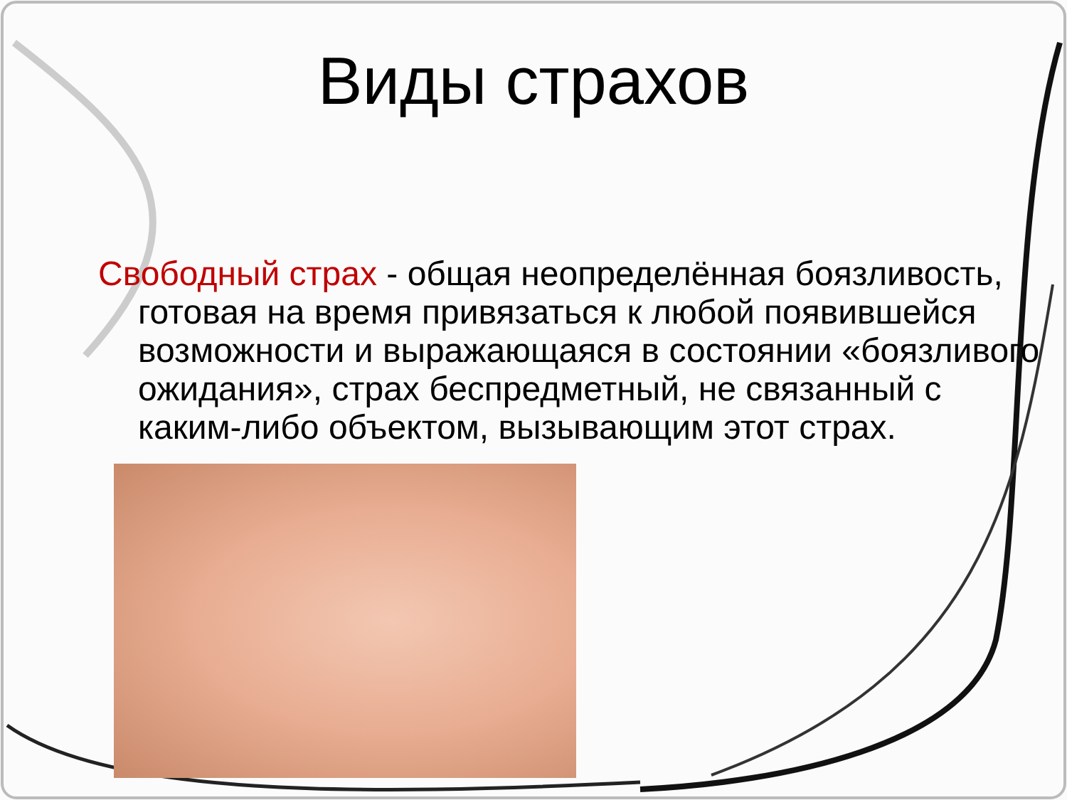Виды страхов
Свободный страх - общая неопределённая боязливость, готовая на время привязаться к любой появившейся возможности и выражающаяся в состоянии «боязливого ожидания», страх беспредметный, не связанный с каким-либо объектом, вызывающим этот страх.